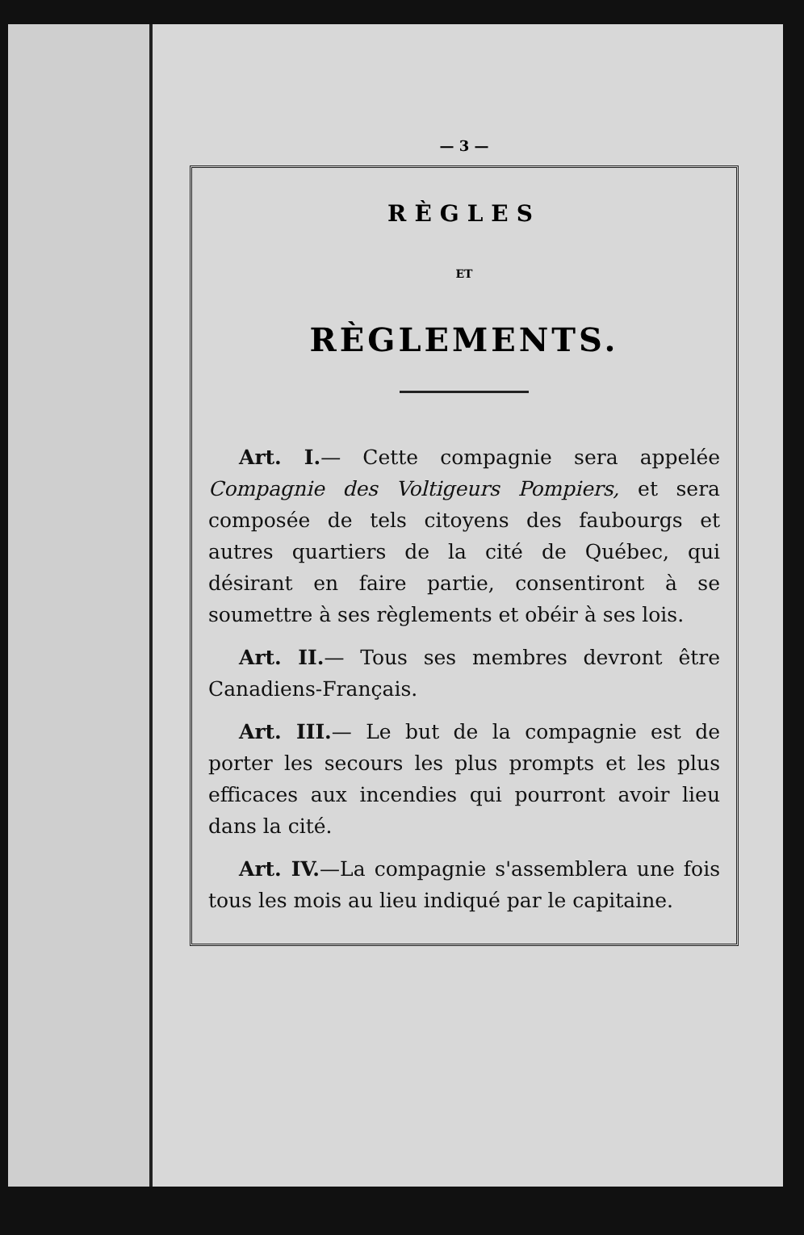— 3 —
RÈGLES
ET
RÈGLEMENTS.
Art. I.— Cette compagnie sera appelée Compagnie des Voltigeurs Pompiers, et sera composée de tels citoyens des faubourgs et autres quartiers de la cité de Québec, qui désirant en faire partie, consentiront à se soumettre à ses règlements et obéir à ses lois.
Art. II.— Tous ses membres devront être Canadiens-Français.
Art. III.— Le but de la compagnie est de porter les secours les plus prompts et les plus efficaces aux incendies qui pourront avoir lieu dans la cité.
Art. IV.—La compagnie s'assemblera une fois tous les mois au lieu indiqué par le capitaine.